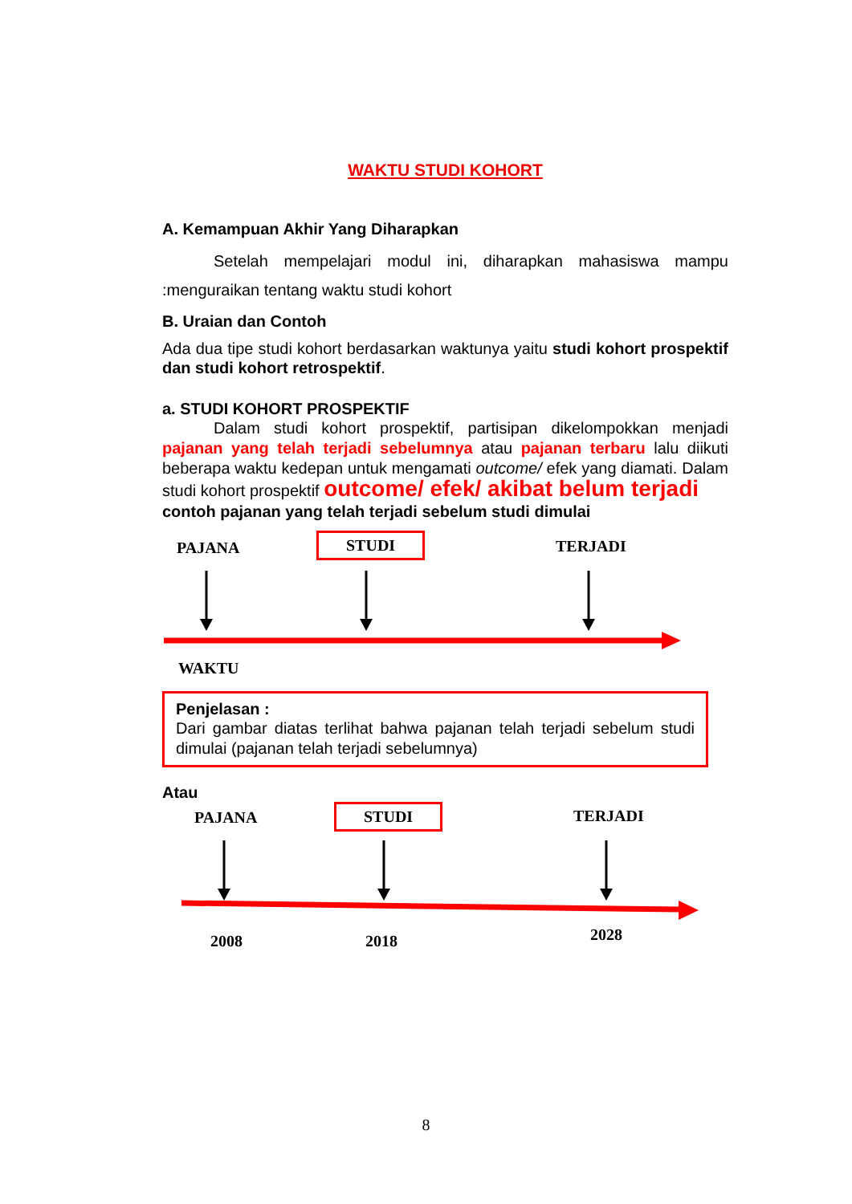WAKTU STUDI KOHORT
A. Kemampuan Akhir Yang Diharapkan
Setelah mempelajari modul ini, diharapkan mahasiswa mampu :menguraikan tentang waktu studi kohort
B. Uraian dan Contoh
Ada dua tipe studi kohort berdasarkan waktunya yaitu studi kohort prospektif dan studi kohort retrospektif.
a. STUDI KOHORT PROSPEKTIF
Dalam studi kohort prospektif, partisipan dikelompokkan menjadi pajanan yang telah terjadi sebelumnya atau pajanan terbaru lalu diikuti beberapa waktu kedepan untuk mengamati outcome/ efek yang diamati. Dalam studi kohort prospektif outcome/ efek/ akibat belum terjadi
contoh pajanan yang telah terjadi sebelum studi dimulai
PAJANA STUDI TERJADI
WAKTU
Penjelasan :
Dari gambar diatas terlihat bahwa pajanan telah terjadi sebelum studi dimulai (pajanan telah terjadi sebelumnya)
Atau
PAJANA STUDI TERJADI
2008 2018 2028
8